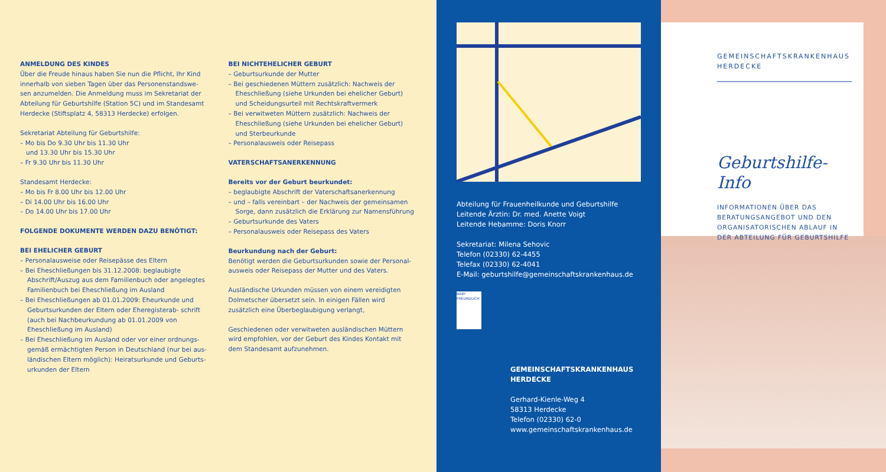ANMELDUNG DES KINDES
Über die Freude hinaus haben Sie nun die Pflicht, Ihr Kind innerhalb von sieben Tagen über das Personenstandswe- sen anzumelden. Die Anmeldung muss im Sekretariat der Abteilung für Geburtshilfe (Station 5C) und im Standesamt Herdecke (Stiftsplatz 4, 58313 Herdecke) erfolgen.
Sekretariat Abteilung für Geburtshilfe:
– Mo bis Do 9.30 Uhr bis 11.30 Uhr
und 13.30 Uhr bis 15.30 Uhr
– Fr 9.30 Uhr bis 11.30 Uhr
Standesamt Herdecke:
– Mo bis Fr 8.00 Uhr bis 12.00 Uhr
– Di 14.00 Uhr bis 16.00 Uhr
– Do 14.00 Uhr bis 17.00 Uhr
FOLGENDE DOKUMENTE WERDEN DAZU BENÖTIGT:
BEI EHELICHER GEBURT
– Personalausweise oder Reisepässe des Eltern
– Bei Eheschließungen bis 31.12.2008: beglaubigte Abschrift/Auszug aus dem Familienbuch oder angelegtes Familienbuch bei Eheschließung im Ausland
– Bei Eheschließungen ab 01.01.2009: Eheurkunde und Geburtsurkunden der Eltern oder Eheregisterab- schrift (auch bei Nachbeurkundung ab 01.01.2009 von Eheschließung im Ausland)
– Bei Eheschließung im Ausland oder vor einer ordnungs- gemäß ermächtigten Person in Deutschland (nur bei aus- ländischen Eltern möglich): Heiratsurkunde und Geburts- urkunden der Eltern
BEI NICHTEHELICHER GEBURT
– Geburtsurkunde der Mutter
– Bei geschiedenen Müttern zusätzlich: Nachweis der Eheschließung (siehe Urkunden bei ehelicher Geburt) und Scheidungsurteil mit Rechtskraftvermerk
– Bei verwitweten Müttern zusätzlich: Nachweis der Eheschließung (siehe Urkunden bei ehelicher Geburt) und Sterbeurkunde
– Personalausweis oder Reisepass
VATERSCHAFTSANERKENNUNG
Bereits vor der Geburt beurkundet:
– beglaubigte Abschrift der Vaterschaftsanerkennung
– und – falls vereinbart – der Nachweis der gemeinsamen Sorge, dann zusätzlich die Erklärung zur Namensführung
– Geburtsurkunde des Vaters
– Personalausweis oder Reisepass des Vaters
Beurkundung nach der Geburt:
Benötigt werden die Geburtsurkunden sowie der Personal- ausweis oder Reisepass der Mutter und des Vaters.
Ausländische Urkunden müssen von einem vereidigten Dolmetscher übersetzt sein. In einigen Fällen wird zusätzlich eine Überbeglaubigung verlangt,
Geschiedenen oder verwitweten ausländischen Müttern wird empfohlen, vor der Geburt des Kindes Kontakt mit dem Standesamt aufzunehmen.
Abteilung für Frauenheilkunde und Geburtshilfe
Leitende Ärztin: Dr. med. Anette Voigt
Leitende Hebamme: Doris Knorr
Sekretariat: Milena Sehovic
Telefon (02330) 62-4455
Telefax (02330) 62-4041
E-Mail: geburtshilfe@gemeinschaftskrankenhaus.de
BABY FREUNDLICH
GEMEINSCHAFTSKRANKENHAUS
HERDECKE
Gerhard-Kienle-Weg 4
58313 Herdecke
Telefon (02330) 62-0
www.gemeinschaftskrankenhaus.de
GEMEINSCHAFTSKRANKENHAUS
HERDECKE
Geburtshilfe-Info
INFORMATIONEN ÜBER DAS BERATUNGSANGEBOT UND DEN ORGANISATORISCHEN ABLAUF IN DER ABTEILUNG FÜR GEBURTSHILFE